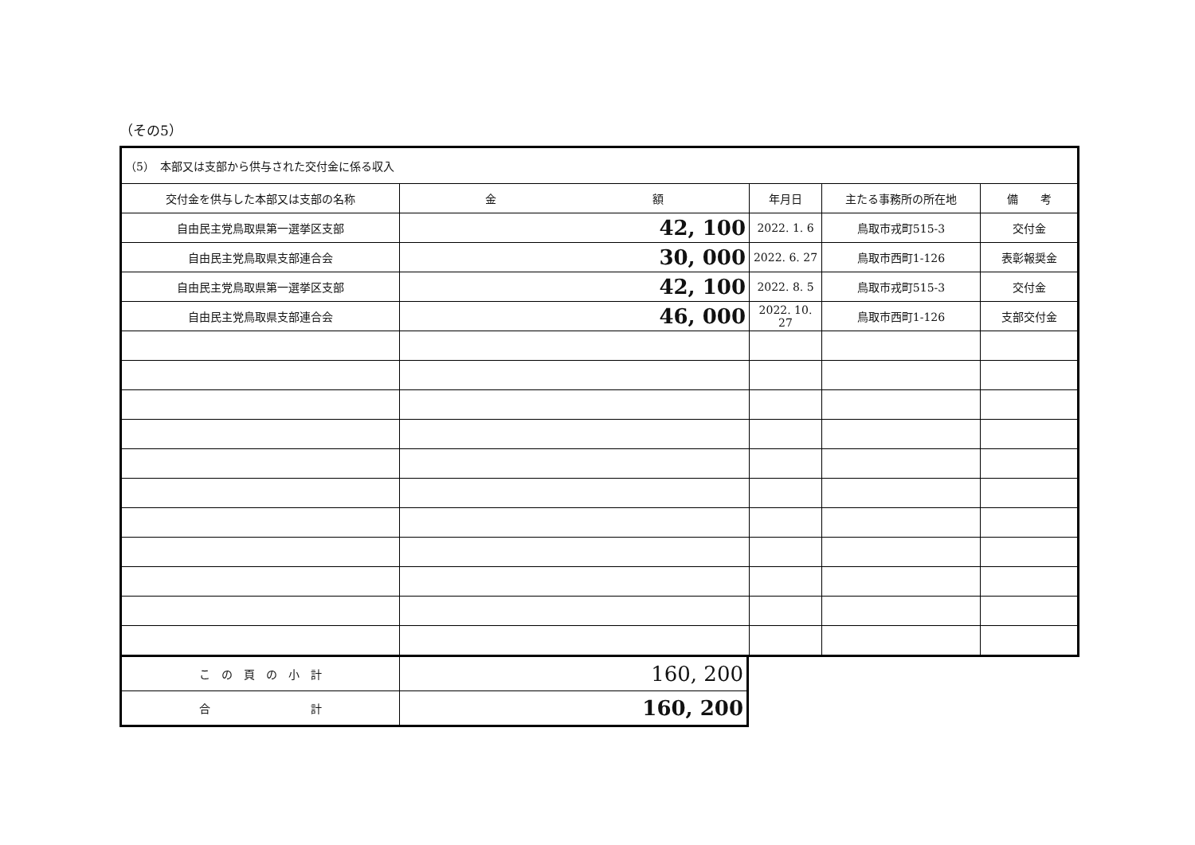（その5）
| （5） 本部又は支部から供与された交付金に係る収入 | | | | |
| 交付金を供与した本部又は支部の名称 | 金 額 | 年月日 | 主たる事務所の所在地 | 備 考 |
| 自由民主党鳥取県第一選挙区支部 | 42, 100 | 2022. 1. 6 | 鳥取市戎町515-3 | 交付金 |
| 自由民主党鳥取県支部連合会 | 30, 000 | 2022. 6. 27 | 鳥取市西町1-126 | 表彰報奨金 |
| 自由民主党鳥取県第一選挙区支部 | 42, 100 | 2022. 8. 5 | 鳥取市戎町515-3 | 交付金 |
| 自由民主党鳥取県支部連合会 | 46, 000 | 2022. 10. 27 | 鳥取市西町1-126 | 支部交付金 |
| こ の 頁 の 小 計 | 160, 200 |
| 合 計 | 160, 200 |